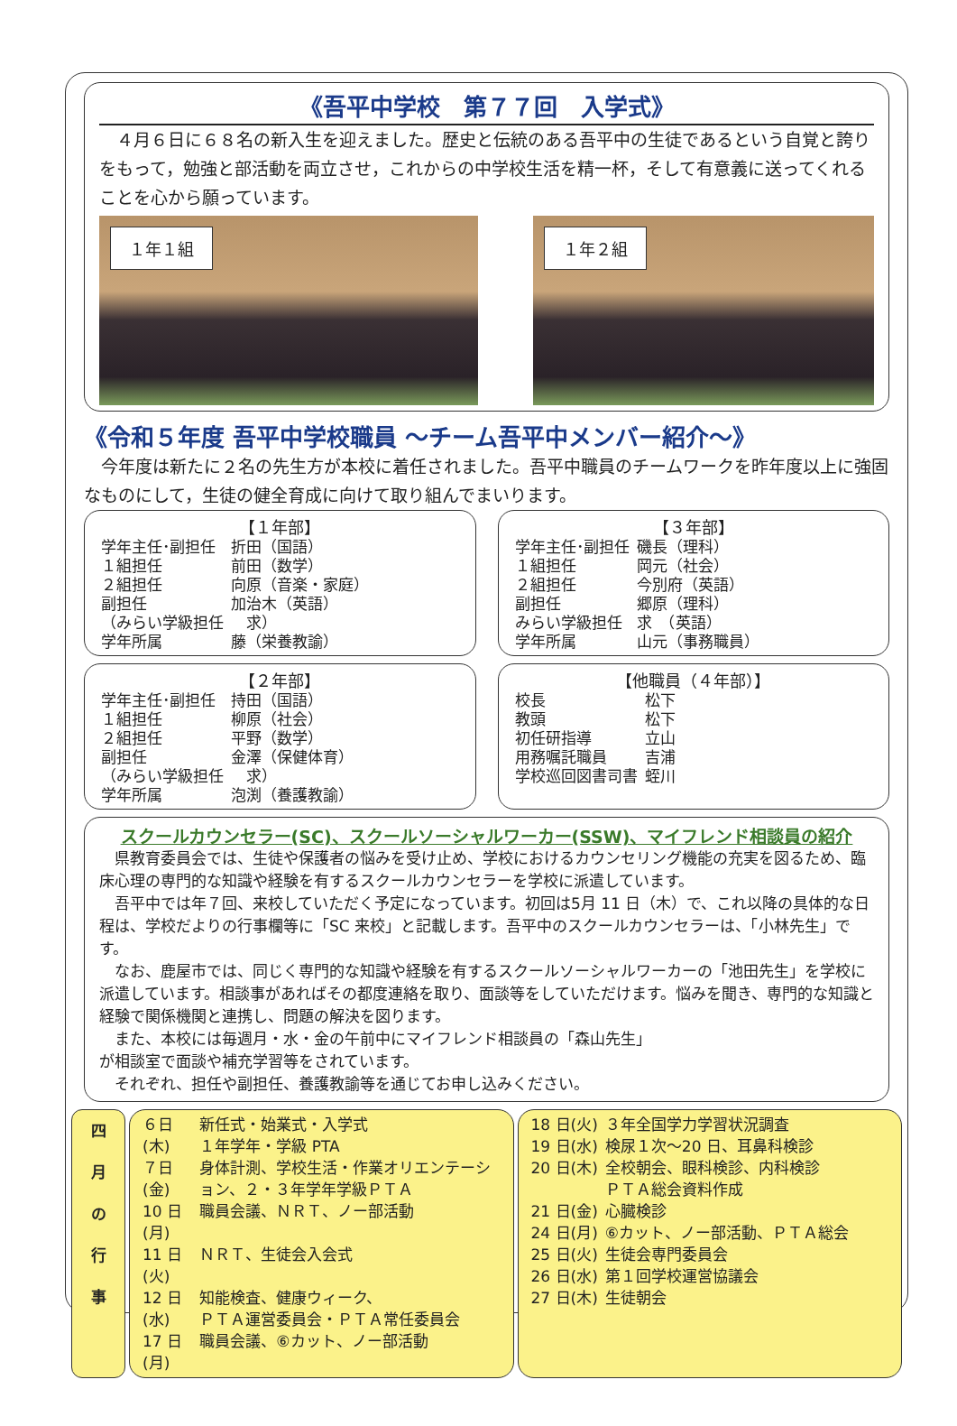《吾平中学校　第７７回　入学式》
　４月６日に６８名の新入生を迎えました。歴史と伝統のある吾平中の生徒であるという自覚と誇りをもって，勉強と部活動を両立させ，これからの中学校生活を精一杯，そして有意義に送ってくれることを心から願っています。
１年１組 １年２組
《令和５年度 吾平中学校職員 ～チーム吾平中メンバー紹介～》
　今年度は新たに２名の先生方が本校に着任されました。吾平中職員のチームワークを昨年度以上に強固なものにして，生徒の健全育成に向けて取り組んでまいります。
【１年部】
| 学年主任･副担任 | 折田（国語） |
| １組担任 | 前田（数学） |
| ２組担任 | 向原（音楽・家庭） |
| 副担任 | 加治木（英語） |
| （みらい学級担任 | 求） |
| 学年所属 | 藤（栄養教諭） |
【３年部】
| 学年主任･副担任 | 磯長（理科） |
| １組担任 | 岡元（社会） |
| ２組担任 | 今別府（英語） |
| 副担任 | 郷原（理科） |
| みらい学級担任 | 求 （英語） |
| 学年所属 | 山元（事務職員） |
【２年部】
| 学年主任･副担任 | 持田（国語） |
| １組担任 | 柳原（社会） |
| ２組担任 | 平野（数学） |
| 副担任 | 金澤（保健体育） |
| （みらい学級担任 | 求） |
| 学年所属 | 泡渕（養護教諭） |
【他職員（４年部）】
| 校長 | 松下 |
| 教頭 | 松下 |
| 初任研指導 | 立山 |
| 用務嘱託職員 | 吉浦 |
| 学校巡回図書司書 | 蛭川 |
スクールカウンセラー(SC)、スクールソーシャルワーカー(SSW)、マイフレンド相談員の紹介
　県教育委員会では、生徒や保護者の悩みを受け止め、学校におけるカウンセリング機能の充実を図るため、臨床心理の専門的な知識や経験を有するスクールカウンセラーを学校に派遣しています。
　吾平中では年７回、来校していただく予定になっています。初回は5月 11 日（木）で、これ以降の具体的な日程は、学校だよりの行事欄等に「SC 来校」と記載します。吾平中のスクールカウンセラーは、「小林先生」です。
　なお、鹿屋市では、同じく専門的な知識や経験を有するスクールソーシャルワーカーの「池田先生」を学校に派遣しています。相談事があればその都度連絡を取り、面談等をしていただけます。悩みを聞き、専門的な知識と経験で関係機関と連携し、問題の解決を図ります。
　また、本校には毎週月・水・金の午前中にマイフレンド相談員の「森山先生」
が相談室で面談や補充学習等をされています。
　それぞれ、担任や副担任、養護教諭等を通じてお申し込みください。
四
月
の
行
事
| ６日(木) | 新任式・始業式・入学式 １年学年・学級 PTA |
| ７日(金) | 身体計測、学校生活・作業オリエンテーション、２・３年学年学級ＰＴＡ |
| 10 日(月) | 職員会議、ＮＲＴ、ノー部活動 |
| 11 日(火) | ＮＲＴ、生徒会入会式 |
| 12 日(水) | 知能検査、健康ウィーク、 ＰＴＡ運営委員会・ＰＴＡ常任委員会 |
| 17 日(月) | 職員会議、⑥カット、ノー部活動 |
| 18 日(火) | ３年全国学力学習状況調査 |
| 19 日(水) | 検尿１次～20 日、耳鼻科検診 |
| 20 日(木) | 全校朝会、眼科検診、内科検診 ＰＴＡ総会資料作成 |
| 21 日(金) | 心臓検診 |
| 24 日(月) | ⑥カット、ノー部活動、ＰＴＡ総会 |
| 25 日(火) | 生徒会専門委員会 |
| 26 日(水) | 第１回学校運営協議会 |
| 27 日(木) | 生徒朝会 |